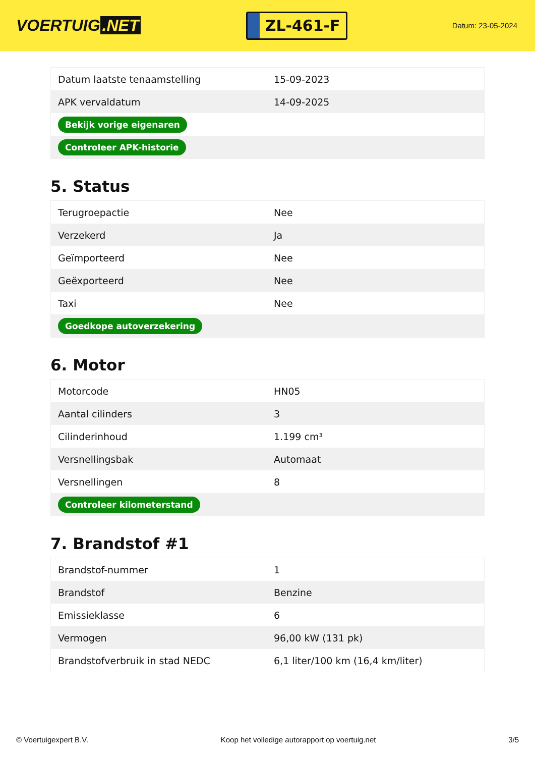VOERTUIG.NET
ZL-461-F
Datum: 23-05-2024
| Datum laatste tenaamstelling | 15-09-2023 |
| APK vervaldatum | 14-09-2025 |
| Bekijk vorige eigenaren | |
| Controleer APK-historie | |
5. Status
| Terugroepactie | Nee |
| Verzekerd | Ja |
| Geïmporteerd | Nee |
| Geëxporteerd | Nee |
| Taxi | Nee |
| Goedkope autoverzekering | |
6. Motor
| Motorcode | HN05 |
| Aantal cilinders | 3 |
| Cilinderinhoud | 1.199 cm³ |
| Versnellingsbak | Automaat |
| Versnellingen | 8 |
| Controleer kilometerstand | |
7. Brandstof #1
| Brandstof-nummer | 1 |
| Brandstof | Benzine |
| Emissieklasse | 6 |
| Vermogen | 96,00 kW (131 pk) |
| Brandstofverbruik in stad NEDC | 6,1 liter/100 km (16,4 km/liter) |
© Voertuigexpert B.V. Koop het volledige autorapport op voertuig.net 3/5